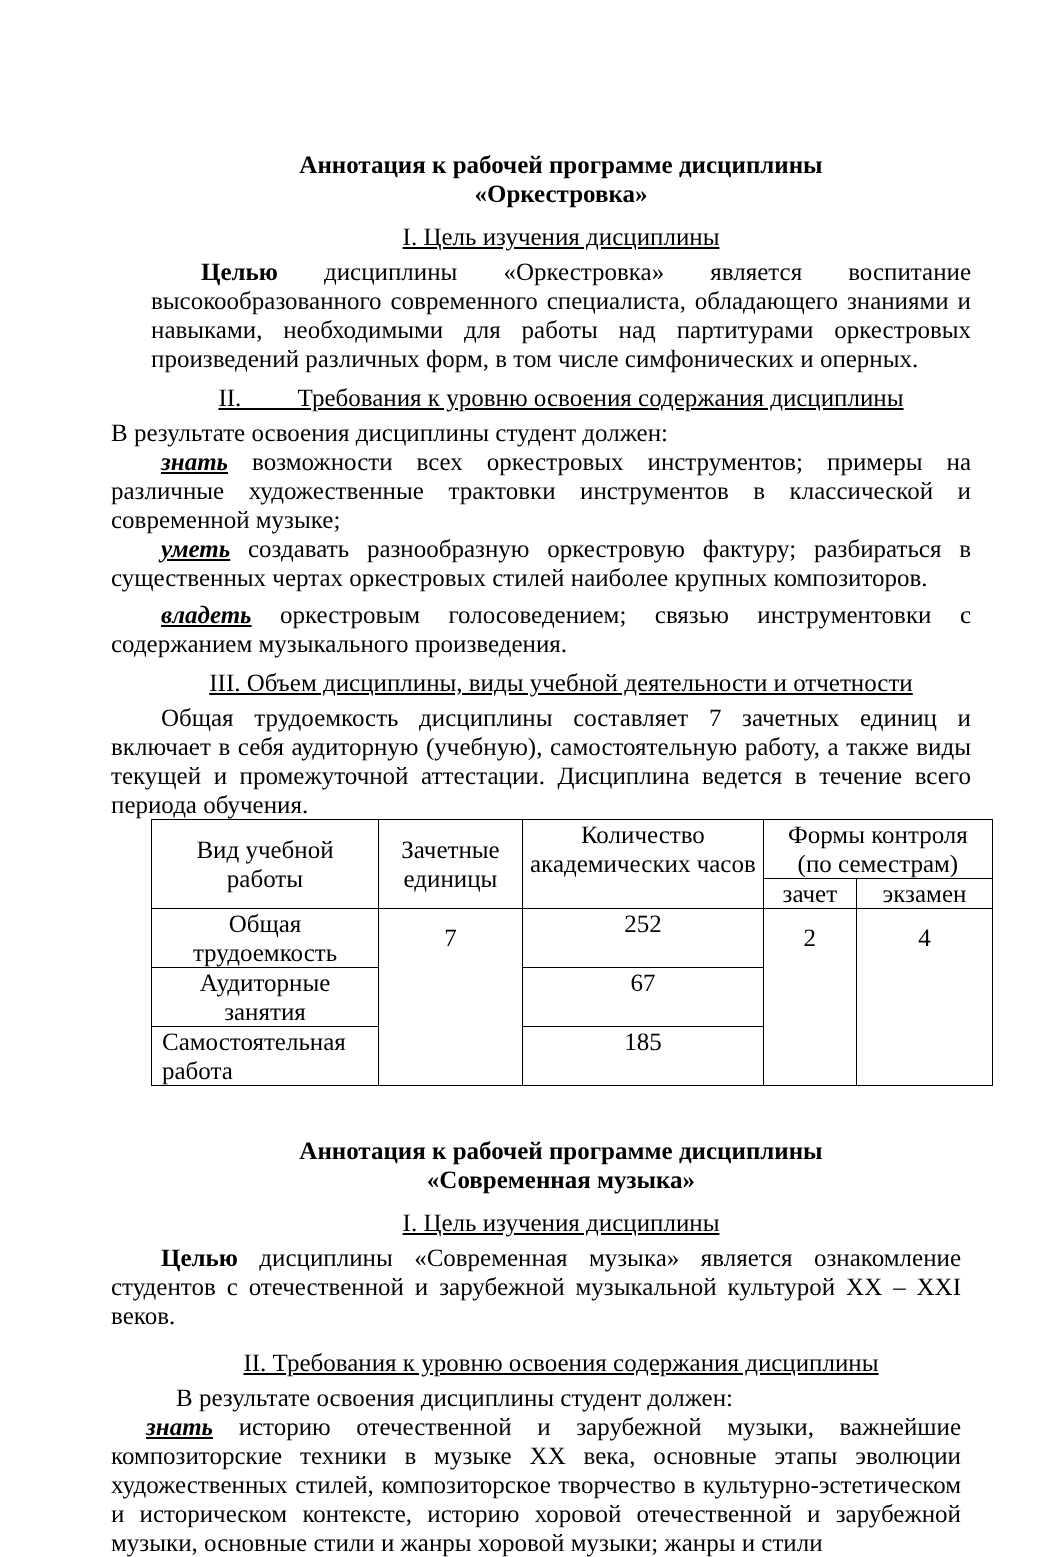Аннотация к рабочей программе дисциплины
«Оркестровка»
I. Цель изучения дисциплины
Целью дисциплины «Оркестровка» является воспитание высокообразованного современного специалиста, обладающего знаниями и навыками, необходимыми для работы над партитурами оркестровых произведений различных форм, в том числе симфонических и оперных.
II. Требования к уровню освоения содержания дисциплины
В результате освоения дисциплины студент должен:
знать возможности всех оркестровых инструментов; примеры на различные художественные трактовки инструментов в классической и современной музыке;
уметь создавать разнообразную оркестровую фактуру; разбираться в существенных чертах оркестровых стилей наиболее крупных композиторов.
владеть оркестровым голосоведением; связью инструментовки с содержанием музыкального произведения.
III. Объем дисциплины, виды учебной деятельности и отчетности
Общая трудоемкость дисциплины составляет 7 зачетных единиц и включает в себя аудиторную (учебную), самостоятельную работу, а также виды текущей и промежуточной аттестации. Дисциплина ведется в течение всего периода обучения.
| Вид учебной работы | Зачетные единицы | Количество академических часов | Формы контроля (по семестрам) | |
| | | | зачет | экзамен |
| Общая трудоемкость | 7 | 252 | 2 | 4 |
| Аудиторные занятия | | 67 | | |
| Самостоятельная работа | | 185 | | |
Аннотация к рабочей программе дисциплины
«Современная музыка»
I. Цель изучения дисциплины
Целью дисциплины «Современная музыка» является ознакомление студентов с отечественной и зарубежной музыкальной культурой XX – XXI веков.
II. Требования к уровню освоения содержания дисциплины
В результате освоения дисциплины студент должен:
знать историю отечественной и зарубежной музыки, важнейшие композиторские техники в музыке XX века, основные этапы эволюции художественных стилей, композиторское творчество в культурно-эстетическом и историческом контексте, историю хоровой отечественной и зарубежной музыки, основные стили и жанры хоровой музыки; жанры и стили